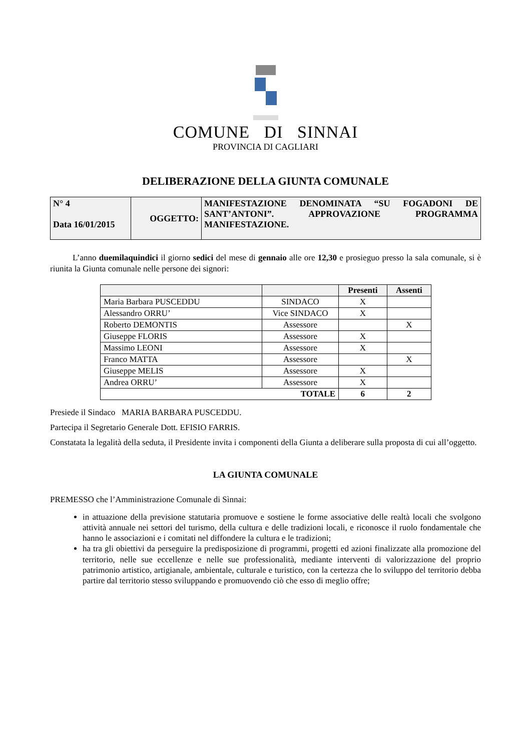COMUNE DI SINNAI
PROVINCIA DI CAGLIARI
DELIBERAZIONE DELLA GIUNTA COMUNALE
| N° 4 Data 16/01/2015 | OGGETTO: | MANIFESTAZIONE DENOMINATA “SU FOGADONI DE SANT’ANTONI”. APPROVAZIONE PROGRAMMA MANIFESTAZIONE. |
L’anno duemilaquindici il giorno sedici del mese di gennaio alle ore 12,30 e prosieguo presso la sala comunale, si è riunita la Giunta comunale nelle persone dei signori:
| | | Presenti | Assenti |
| --- | --- | --- | --- |
| Maria Barbara PUSCEDDU | SINDACO | X | |
| Alessandro ORRU’ | Vice SINDACO | X | |
| Roberto DEMONTIS | Assessore | | X |
| Giuseppe FLORIS | Assessore | X | |
| Massimo LEONI | Assessore | X | |
| Franco MATTA | Assessore | | X |
| Giuseppe MELIS | Assessore | X | |
| Andrea ORRU’ | Assessore | X | |
| TOTALE | | 6 | 2 |
Presiede il Sindaco MARIA BARBARA PUSCEDDU.
Partecipa il Segretario Generale Dott. EFISIO FARRIS.
Constatata la legalità della seduta, il Presidente invita i componenti della Giunta a deliberare sulla proposta di cui all’oggetto.
LA GIUNTA COMUNALE
PREMESSO che l’Amministrazione Comunale di Sìnnai:
in attuazione della previsione statutaria promuove e sostiene le forme associative delle realtà locali che svolgono attività annuale nei settori del turismo, della cultura e delle tradizioni locali, e riconosce il ruolo fondamentale che hanno le associazioni e i comitati nel diffondere la cultura e le tradizioni;
ha tra gli obiettivi da perseguire la predisposizione di programmi, progetti ed azioni finalizzate alla promozione del territorio, nelle sue eccellenze e nelle sue professionalità, mediante interventi di valorizzazione del proprio patrimonio artistico, artigianale, ambientale, culturale e turistico, con la certezza che lo sviluppo del territorio debba partire dal territorio stesso sviluppando e promuovendo ciò che esso di meglio offre;